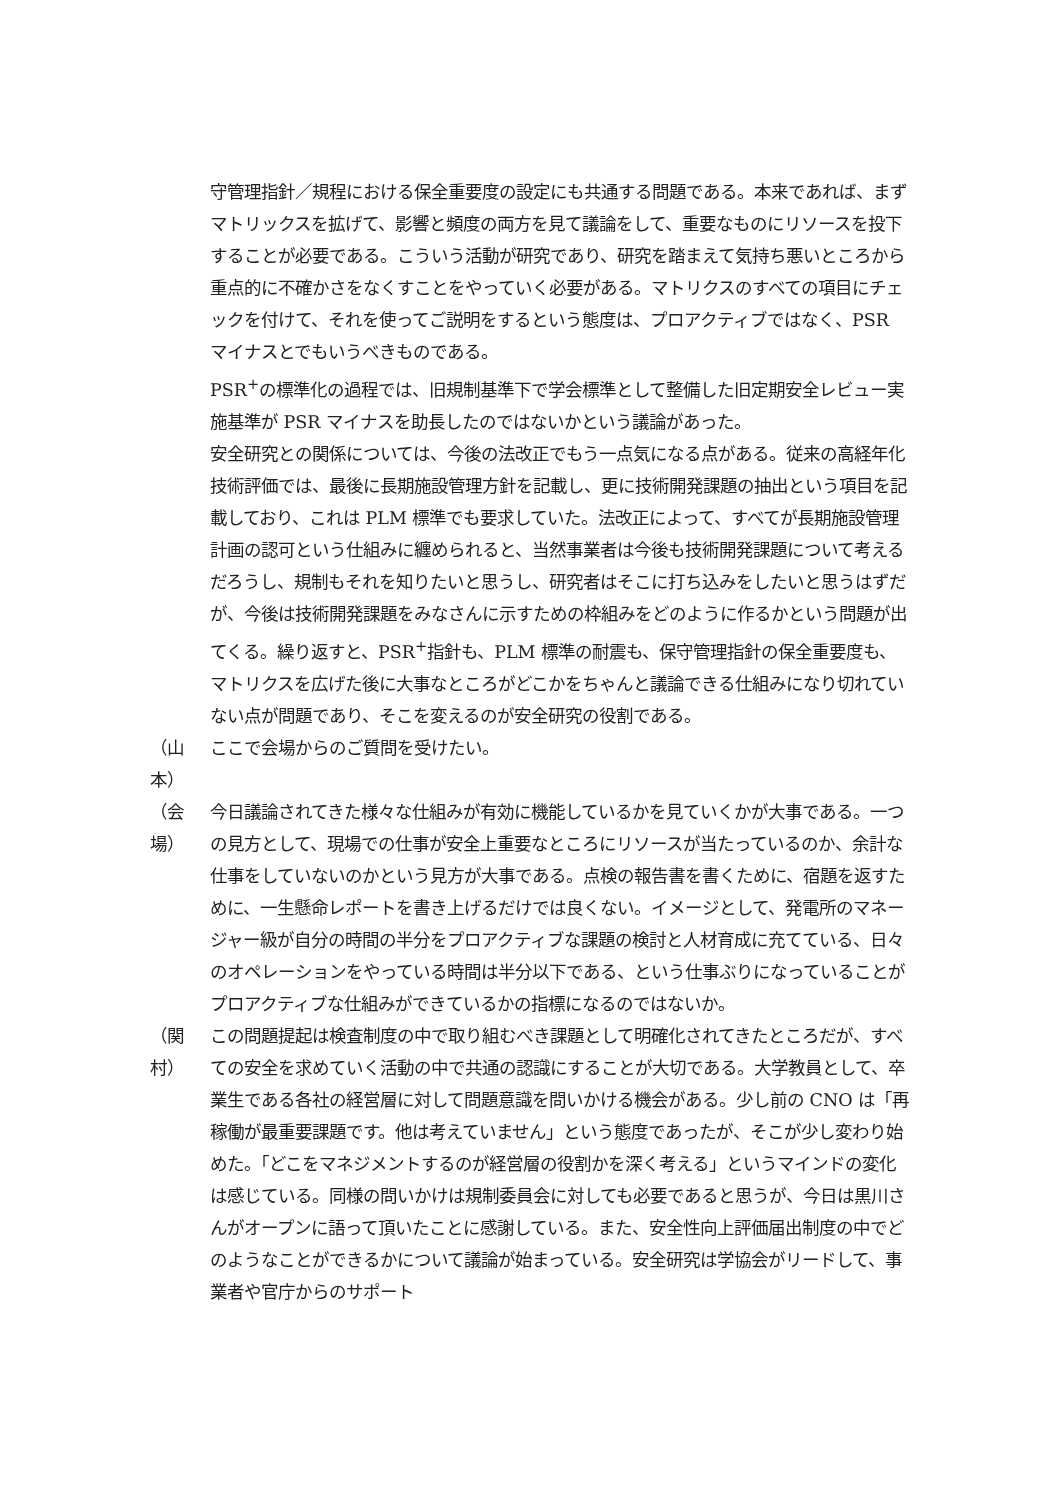守管理指針／規程における保全重要度の設定にも共通する問題である。本来であれば、まずマトリックスを拡げて、影響と頻度の両方を見て議論をして、重要なものにリソースを投下することが必要である。こういう活動が研究であり、研究を踏まえて気持ち悪いところから重点的に不確かさをなくすことをやっていく必要がある。マトリクスのすべての項目にチェックを付けて、それを使ってご説明をするという態度は、プロアクティブではなく、PSR マイナスとでもいうべきものである。
PSR<sup>+</sup>の標準化の過程では、旧規制基準下で学会標準として整備した旧定期安全レビュー実施基準が PSR マイナスを助長したのではないかという議論があった。
安全研究との関係については、今後の法改正でもう一点気になる点がある。従来の高経年化技術評価では、最後に長期施設管理方針を記載し、更に技術開発課題の抽出という項目を記載しており、これは PLM 標準でも要求していた。法改正によって、すべてが長期施設管理計画の認可という仕組みに纏められると、当然事業者は今後も技術開発課題について考えるだろうし、規制もそれを知りたいと思うし、研究者はそこに打ち込みをしたいと思うはずだが、今後は技術開発課題をみなさんに示すための枠組みをどのように作るかという問題が出てくる。繰り返すと、PSR<sup>+</sup>指針も、PLM 標準の耐震も、保守管理指針の保全重要度も、マトリクスを広げた後に大事なところがどこかをちゃんと議論できる仕組みになり切れていない点が問題であり、そこを変えるのが安全研究の役割である。
（山本） ここで会場からのご質問を受けたい。
（会場） 今日議論されてきた様々な仕組みが有効に機能しているかを見ていくかが大事である。一つの見方として、現場での仕事が安全上重要なところにリソースが当たっているのか、余計な仕事をしていないのかという見方が大事である。点検の報告書を書くために、宿題を返すために、一生懸命レポートを書き上げるだけでは良くない。イメージとして、発電所のマネージャー級が自分の時間の半分をプロアクティブな課題の検討と人材育成に充てている、日々のオペレーションをやっている時間は半分以下である、という仕事ぶりになっていることがプロアクティブな仕組みができているかの指標になるのではないか。
（関村） この問題提起は検査制度の中で取り組むべき課題として明確化されてきたところだが、すべての安全を求めていく活動の中で共通の認識にすることが大切である。大学教員として、卒業生である各社の経営層に対して問題意識を問いかける機会がある。少し前の CNO は「再稼働が最重要課題です。他は考えていません」という態度であったが、そこが少し変わり始めた。「どこをマネジメントするのが経営層の役割かを深く考える」というマインドの変化は感じている。同様の問いかけは規制委員会に対しても必要であると思うが、今日は黒川さんがオープンに語って頂いたことに感謝している。また、安全性向上評価届出制度の中でどのようなことができるかについて議論が始まっている。安全研究は学協会がリードして、事業者や官庁からのサポート